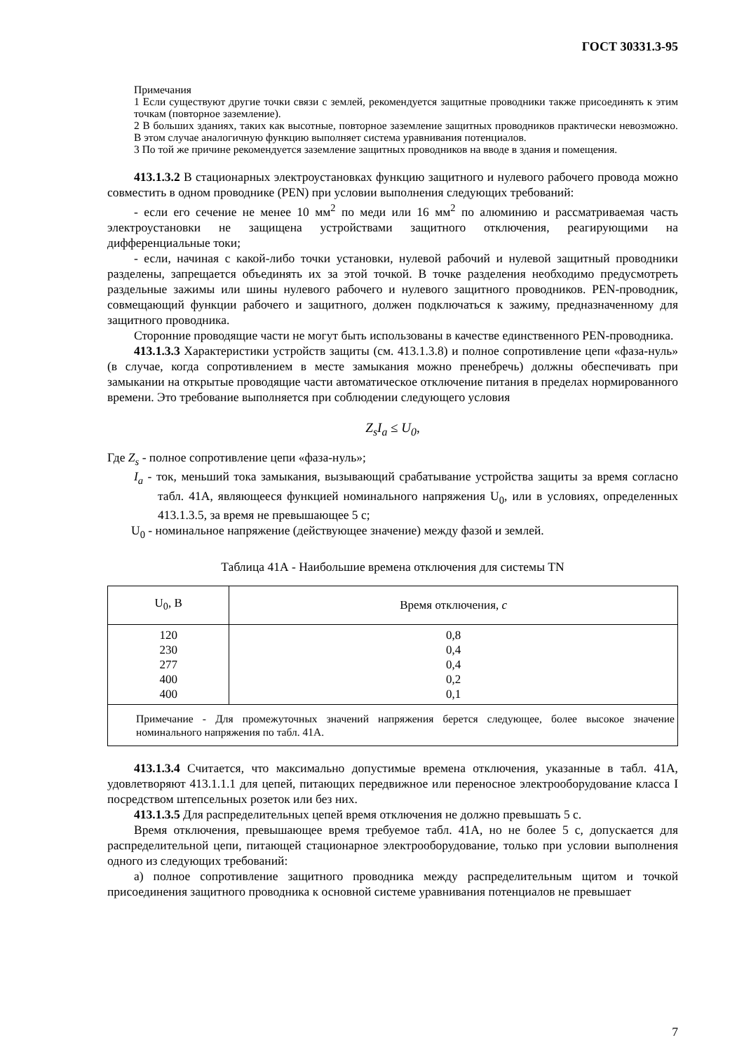ГОСТ 30331.3-95
Примечания
1 Если существуют другие точки связи с землей, рекомендуется защитные проводники также присоединять к этим точкам (повторное заземление).
2 В больших зданиях, таких как высотные, повторное заземление защитных проводников практически невозможно. В этом случае аналогичную функцию выполняет система уравнивания потенциалов.
3 По той же причине рекомендуется заземление защитных проводников на вводе в здания и помещения.
413.1.3.2 В стационарных электроустановках функцию защитного и нулевого рабочего провода можно совместить в одном проводнике (PEN) при условии выполнения следующих требований:
- если его сечение не менее 10 мм<sup>2</sup> по меди или 16 мм<sup>2</sup> по алюминию и рассматриваемая часть электроустановки не защищена устройствами защитного отключения, реагирующими на дифференциальные токи;
- если, начиная с какой-либо точки установки, нулевой рабочий и нулевой защитный проводники разделены, запрещается объединять их за этой точкой. В точке разделения необходимо предусмотреть раздельные зажимы или шины нулевого рабочего и нулевого защитного проводников. PEN-проводник, совмещающий функции рабочего и защитного, должен подключаться к зажиму, предназначенному для защитного проводника.
Сторонние проводящие части не могут быть использованы в качестве единственного PEN-проводника.
413.1.3.3 Характеристики устройств защиты (см. 413.1.3.8) и полное сопротивление цепи «фаза-нуль» (в случае, когда сопротивлением в месте замыкания можно пренебречь) должны обеспечивать при замыкании на открытые проводящие части автоматическое отключение питания в пределах нормированного времени. Это требование выполняется при соблюдении следующего условия
Z<sub>s</sub>I<sub>a</sub> ≤ U<sub>0</sub>,
Где Z<sub>s</sub> - полное сопротивление цепи «фаза-нуль»;
I<sub>a</sub> - ток, меньший тока замыкания, вызывающий срабатывание устройства защиты за время согласно табл. 41А, являющееся функцией номинального напряжения U<sub>0</sub>, или в условиях, определенных 413.1.3.5, за время не превышающее 5 с;
U<sub>0</sub> - номинальное напряжение (действующее значение) между фазой и землей.
Таблица 41А - Наибольшие времена отключения для системы TN
| U<sub>0</sub>, В | Время отключения, с |
| --- | --- |
| 120 230 277 400 400 | 0,8 0,4 0,4 0,2 0,1 |
| Примечание - Для промежуточных значений напряжения берется следующее, более высокое значение номинального напряжения по табл. 41А. | |
413.1.3.4 Считается, что максимально допустимые времена отключения, указанные в табл. 41А, удовлетворяют 413.1.1.1 для цепей, питающих передвижное или переносное электрооборудование класса I посредством штепсельных розеток или без них.
413.1.3.5 Для распределительных цепей время отключения не должно превышать 5 с.
Время отключения, превышающее время требуемое табл. 41А, но не более 5 с, допускается для распределительной цепи, питающей стационарное электрооборудование, только при условии выполнения одного из следующих требований:
а) полное сопротивление защитного проводника между распределительным щитом и точкой присоединения защитного проводника к основной системе уравнивания потенциалов не превышает
7